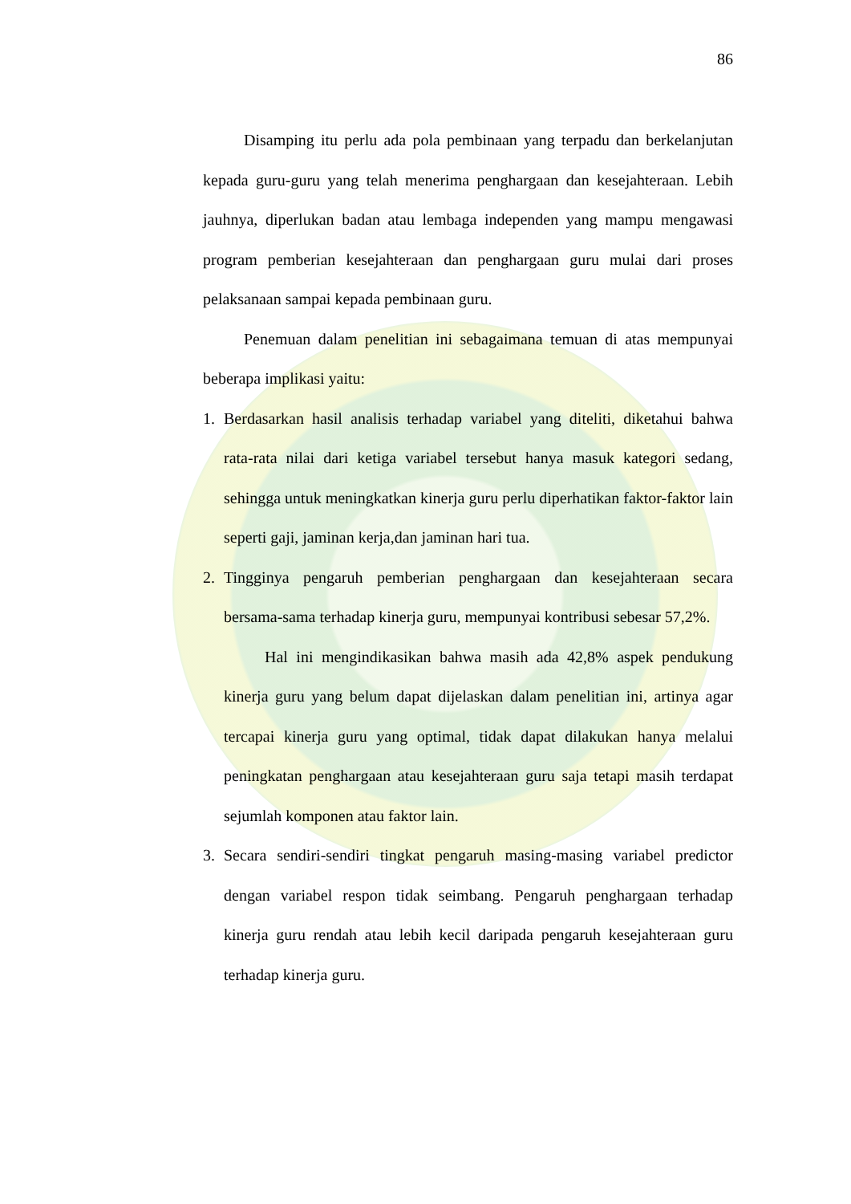86
Disamping itu perlu ada pola pembinaan yang terpadu dan berkelanjutan kepada guru-guru yang telah menerima penghargaan dan kesejahteraan. Lebih jauhnya, diperlukan badan atau lembaga independen yang mampu mengawasi program pemberian kesejahteraan dan penghargaan guru mulai dari proses pelaksanaan sampai kepada pembinaan guru.
Penemuan dalam penelitian ini sebagaimana temuan di atas mempunyai beberapa implikasi yaitu:
1. Berdasarkan hasil analisis terhadap variabel yang diteliti, diketahui bahwa rata-rata nilai dari ketiga variabel tersebut hanya masuk kategori sedang, sehingga untuk meningkatkan kinerja guru perlu diperhatikan faktor-faktor lain seperti gaji, jaminan kerja,dan jaminan hari tua.
2. Tingginya pengaruh pemberian penghargaan dan kesejahteraan secara bersama-sama terhadap kinerja guru, mempunyai kontribusi sebesar 57,2%.
Hal ini mengindikasikan bahwa masih ada 42,8% aspek pendukung kinerja guru yang belum dapat dijelaskan dalam penelitian ini, artinya agar tercapai kinerja guru yang optimal, tidak dapat dilakukan hanya melalui peningkatan penghargaan atau kesejahteraan guru saja tetapi masih terdapat sejumlah komponen atau faktor lain.
3. Secara sendiri-sendiri tingkat pengaruh masing-masing variabel predictor dengan variabel respon tidak seimbang. Pengaruh penghargaan terhadap kinerja guru rendah atau lebih kecil daripada pengaruh kesejahteraan guru terhadap kinerja guru.